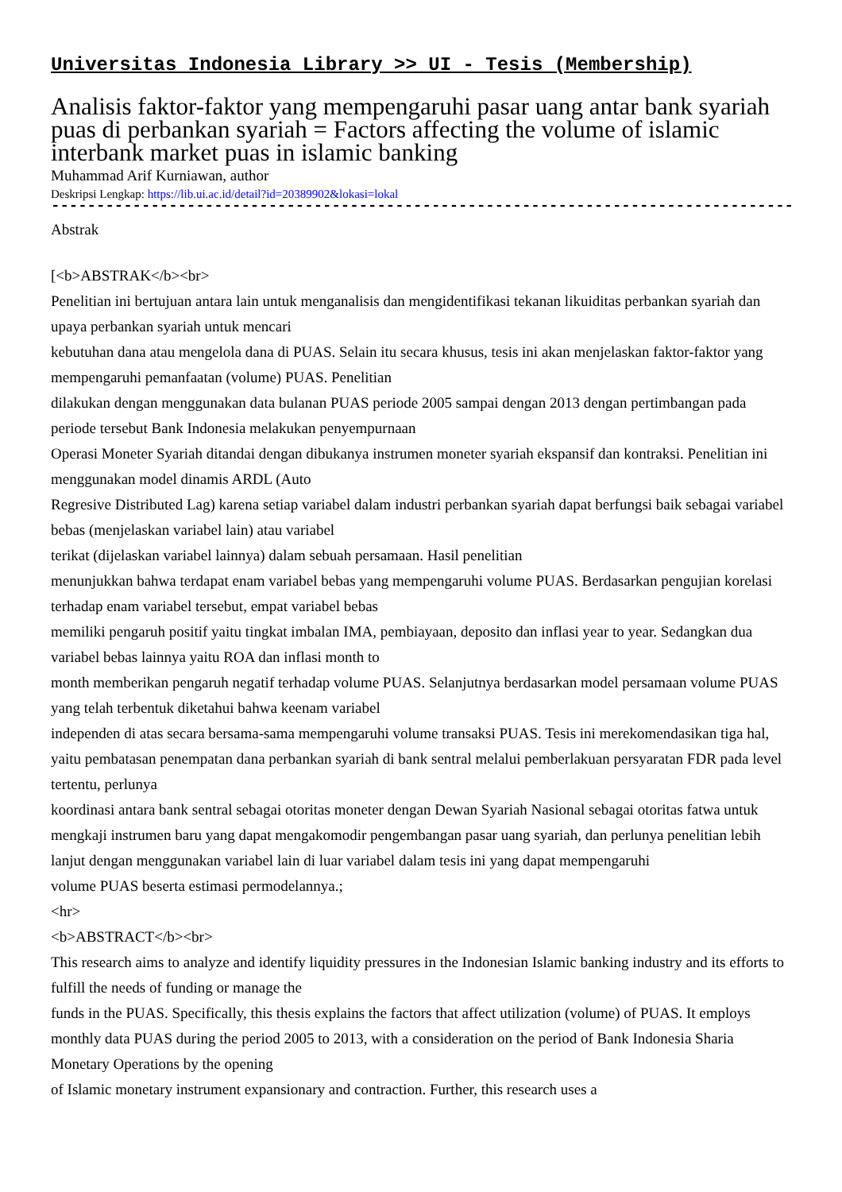Universitas Indonesia Library >> UI - Tesis (Membership)
Analisis faktor-faktor yang mempengaruhi pasar uang antar bank syariah puas di perbankan syariah = Factors affecting the volume of islamic interbank market puas in islamic banking
Muhammad Arif Kurniawan, author
Deskripsi Lengkap: https://lib.ui.ac.id/detail?id=20389902&lokasi=lokal
------------------------------------------------------------------------------------------
Abstrak
[<b>ABSTRAK</b><br>
Penelitian ini bertujuan antara lain untuk menganalisis dan mengidentifikasi tekanan likuiditas perbankan syariah dan upaya perbankan syariah untuk mencari
kebutuhan dana atau mengelola dana di PUAS. Selain itu secara khusus, tesis ini akan menjelaskan faktor-faktor yang mempengaruhi pemanfaatan (volume) PUAS. Penelitian
dilakukan dengan menggunakan data bulanan PUAS periode 2005 sampai dengan 2013 dengan pertimbangan pada periode tersebut Bank Indonesia melakukan penyempurnaan
Operasi Moneter Syariah ditandai dengan dibukanya instrumen moneter syariah ekspansif dan kontraksi. Penelitian ini menggunakan model dinamis ARDL (Auto
Regresive Distributed Lag) karena setiap variabel dalam industri perbankan syariah dapat berfungsi baik sebagai variabel bebas (menjelaskan variabel lain) atau variabel
terikat (dijelaskan variabel lainnya) dalam sebuah persamaan. Hasil penelitian
menunjukkan bahwa terdapat enam variabel bebas yang mempengaruhi volume PUAS. Berdasarkan pengujian korelasi terhadap enam variabel tersebut, empat variabel bebas
memiliki pengaruh positif yaitu tingkat imbalan IMA, pembiayaan, deposito dan inflasi year to year. Sedangkan dua variabel bebas lainnya yaitu ROA dan inflasi month to
month memberikan pengaruh negatif terhadap volume PUAS. Selanjutnya berdasarkan model persamaan volume PUAS yang telah terbentuk diketahui bahwa keenam variabel
independen di atas secara bersama-sama mempengaruhi volume transaksi PUAS. Tesis ini merekomendasikan tiga hal, yaitu pembatasan penempatan dana perbankan syariah di bank sentral melalui pemberlakuan persyaratan FDR pada level tertentu, perlunya
koordinasi antara bank sentral sebagai otoritas moneter dengan Dewan Syariah Nasional sebagai otoritas fatwa untuk mengkaji instrumen baru yang dapat mengakomodir pengembangan pasar uang syariah, dan perlunya penelitian lebih lanjut dengan menggunakan variabel lain di luar variabel dalam tesis ini yang dapat mempengaruhi
volume PUAS beserta estimasi permodelannya.;
<hr>
<b>ABSTRACT</b><br>
This research aims to analyze and identify liquidity pressures in the Indonesian Islamic banking industry and its efforts to fulfill the needs of funding or manage the
funds in the PUAS. Specifically, this thesis explains the factors that affect utilization (volume) of PUAS. It employs monthly data PUAS during the period 2005 to 2013, with a consideration on the period of Bank Indonesia Sharia Monetary Operations by the opening
of Islamic monetary instrument expansionary and contraction. Further, this research uses a